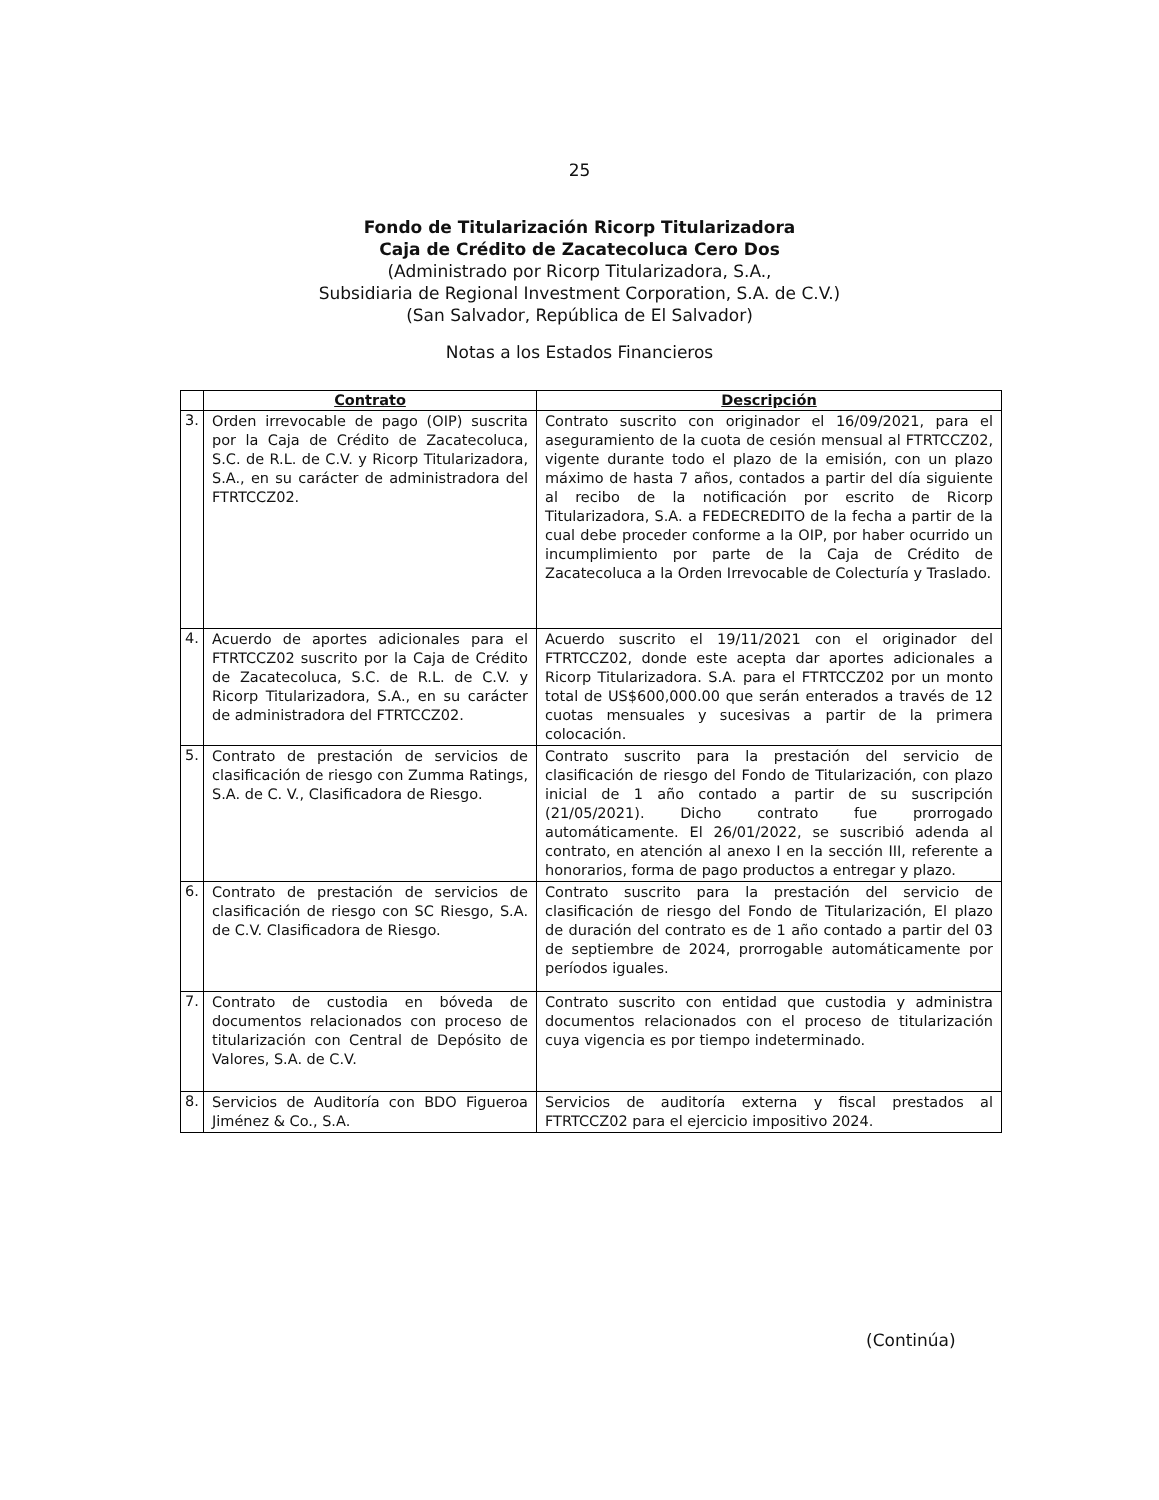25
Fondo de Titularización Ricorp Titularizadora
Caja de Crédito de Zacatecoluca Cero Dos
(Administrado por Ricorp Titularizadora, S.A.,
Subsidiaria de Regional Investment Corporation, S.A. de C.V.)
(San Salvador, República de El Salvador)
Notas a los Estados Financieros
| | Contrato | Descripción |
| --- | --- | --- |
| 3. | Orden irrevocable de pago (OIP) suscrita por la Caja de Crédito de Zacatecoluca, S.C. de R.L. de C.V. y Ricorp Titularizadora, S.A., en su carácter de administradora del FTRTCCZ02. | Contrato suscrito con originador el 16/09/2021, para el aseguramiento de la cuota de cesión mensual al FTRTCCZ02, vigente durante todo el plazo de la emisión, con un plazo máximo de hasta 7 años, contados a partir del día siguiente al recibo de la notificación por escrito de Ricorp Titularizadora, S.A. a FEDECREDITO de la fecha a partir de la cual debe proceder conforme a la OIP, por haber ocurrido un incumplimiento por parte de la Caja de Crédito de Zacatecoluca a la Orden Irrevocable de Colecturía y Traslado. |
| 4. | Acuerdo de aportes adicionales para el FTRTCCZ02 suscrito por la Caja de Crédito de Zacatecoluca, S.C. de R.L. de C.V. y Ricorp Titularizadora, S.A., en su carácter de administradora del FTRTCCZ02. | Acuerdo suscrito el 19/11/2021 con el originador del FTRTCCZ02, donde este acepta dar aportes adicionales a Ricorp Titularizadora. S.A. para el FTRTCCZ02 por un monto total de US$600,000.00 que serán enterados a través de 12 cuotas mensuales y sucesivas a partir de la primera colocación. |
| 5. | Contrato de prestación de servicios de clasificación de riesgo con Zumma Ratings, S.A. de C. V., Clasificadora de Riesgo. | Contrato suscrito para la prestación del servicio de clasificación de riesgo del Fondo de Titularización, con plazo inicial de 1 año contado a partir de su suscripción (21/05/2021). Dicho contrato fue prorrogado automáticamente. El 26/01/2022, se suscribió adenda al contrato, en atención al anexo I en la sección III, referente a honorarios, forma de pago productos a entregar y plazo. |
| 6. | Contrato de prestación de servicios de clasificación de riesgo con SC Riesgo, S.A. de C.V. Clasificadora de Riesgo. | Contrato suscrito para la prestación del servicio de clasificación de riesgo del Fondo de Titularización, El plazo de duración del contrato es de 1 año contado a partir del 03 de septiembre de 2024, prorrogable automáticamente por períodos iguales. |
| 7. | Contrato de custodia en bóveda de documentos relacionados con proceso de titularización con Central de Depósito de Valores, S.A. de C.V. | Contrato suscrito con entidad que custodia y administra documentos relacionados con el proceso de titularización cuya vigencia es por tiempo indeterminado. |
| 8. | Servicios de Auditoría con BDO Figueroa Jiménez & Co., S.A. | Servicios de auditoría externa y fiscal prestados al FTRTCCZ02 para el ejercicio impositivo 2024. |
(Continúa)